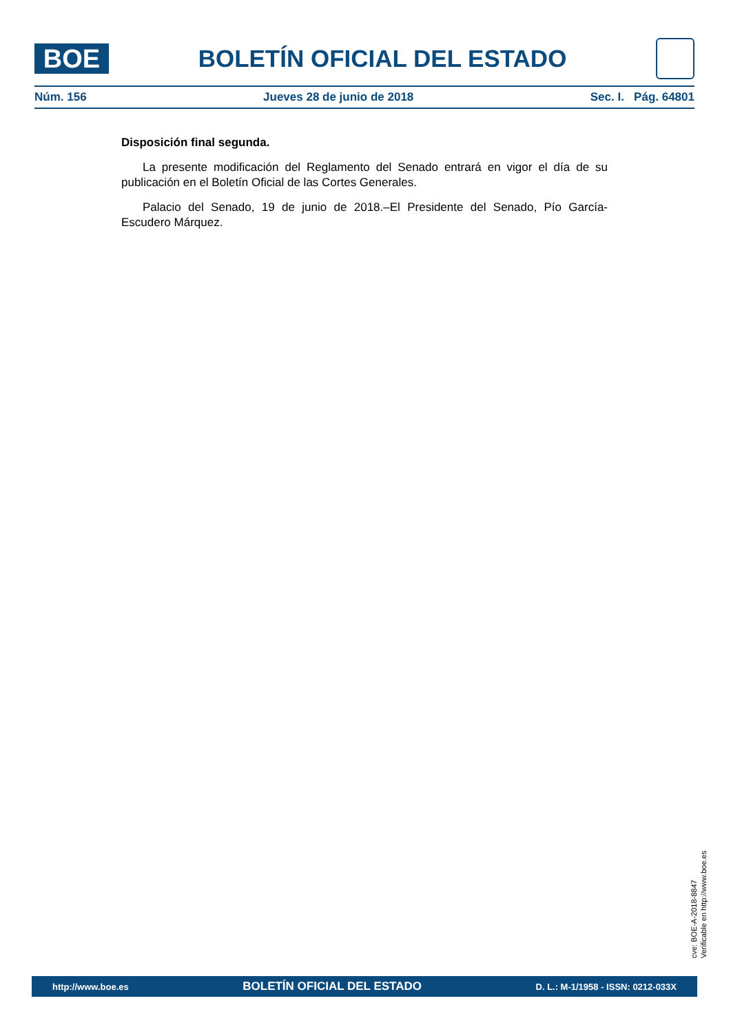BOE
BOLETÍN OFICIAL DEL ESTADO
Núm. 156 Jueves 28 de junio de 2018 Sec. I. Pág. 64801
Disposición final segunda.
La presente modificación del Reglamento del Senado entrará en vigor el día de su publicación en el Boletín Oficial de las Cortes Generales.
Palacio del Senado, 19 de junio de 2018.–El Presidente del Senado, Pío García-Escudero Márquez.
cve: BOE-A-2018-8847
Verificable en http://www.boe.es
http://www.boe.es BOLETÍN OFICIAL DEL ESTADO D. L.: M-1/1958 - ISSN: 0212-033X